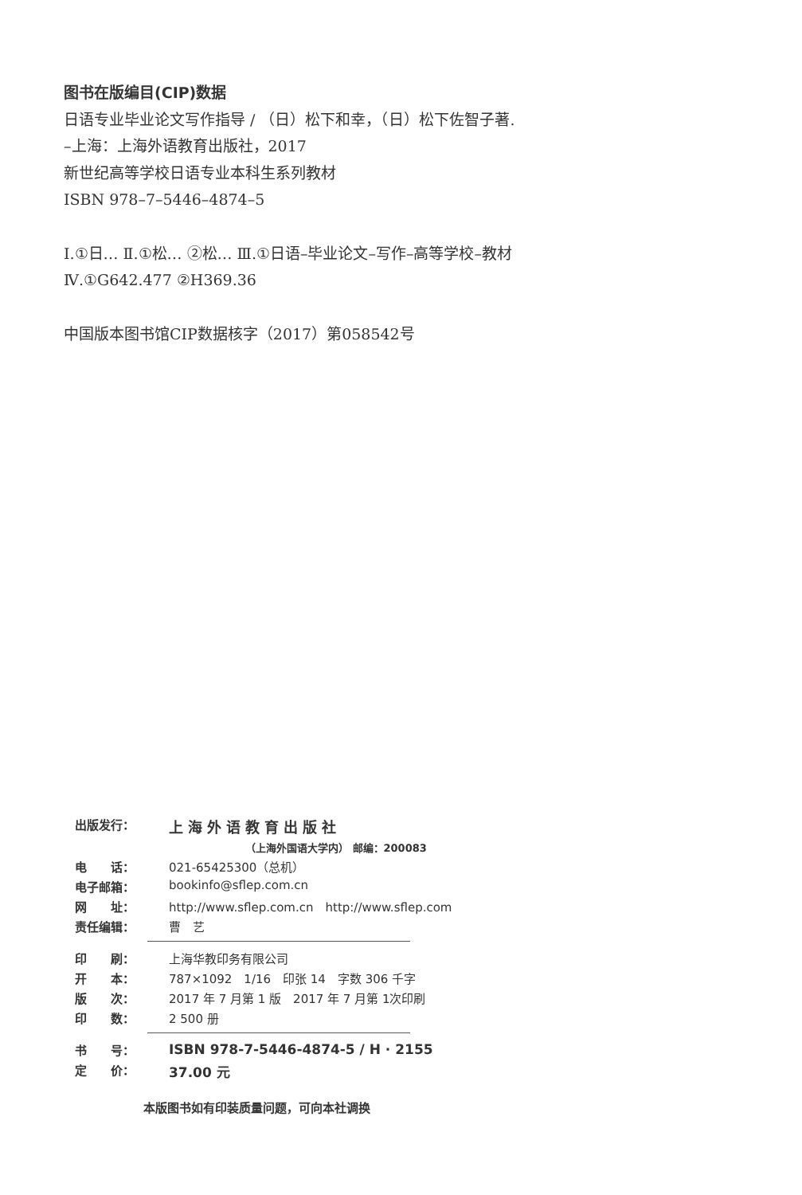图书在版编目(CIP)数据
日语专业毕业论文写作指导 / （日）松下和幸，（日）松下佐智子著.
–上海：上海外语教育出版社，2017
新世纪高等学校日语专业本科生系列教材
ISBN 978–7–5446–4874–5
Ⅰ.①日… Ⅱ.①松… ②松… Ⅲ.①日语–毕业论文–写作–高等学校–教材
Ⅳ.①G642.477 ②H369.36
中国版本图书馆CIP数据核字（2017）第058542号
| 出版发行： | 上海外语教育出版社 |
| | （上海外国语大学内） 邮编：200083 |
| 电 话： | 021-65425300（总机） |
| 电子邮箱： | bookinfo@sflep.com.cn |
| 网 址： | http://www.sflep.com.cn http://www.sflep.com |
| 责任编辑： | 曹 艺 |
| 印 刷： | 上海华教印务有限公司 |
| 开 本： | 787×1092 1/16 印张 14 字数 306 千字 |
| 版 次： | 2017 年 7 月第 1 版 2017 年 7 月第 1次印刷 |
| 印 数： | 2 500 册 |
| 书 号： | ISBN 978-7-5446-4874-5 / H · 2155 |
| 定 价： | 37.00 元 |
本版图书如有印装质量问题，可向本社调换